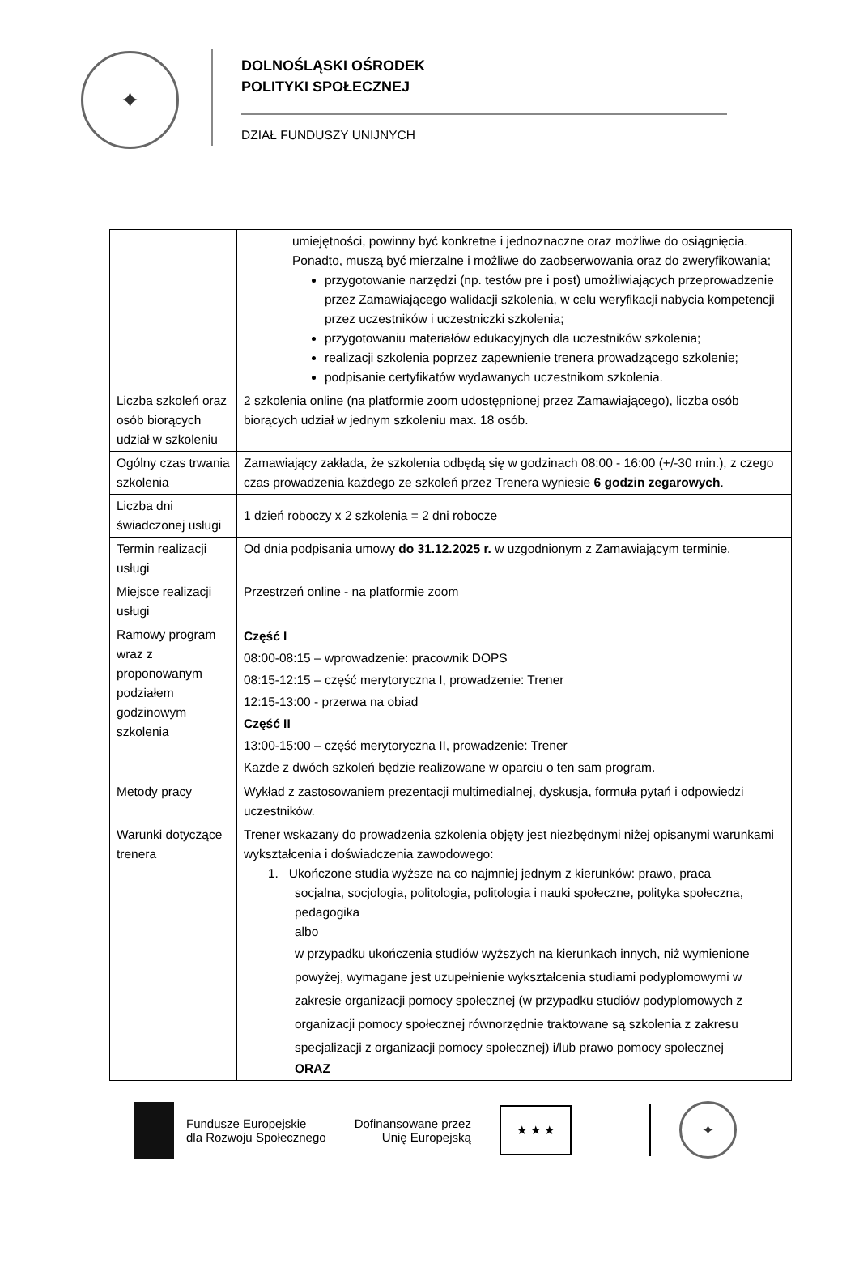✦
DOLNOŚLĄSKI OŚRODEK
POLITYKI SPOŁECZNEJ
DZIAŁ FUNDUSZY UNIJNYCH
| | umiejętności, powinny być konkretne i jednoznaczne oraz możliwe do osiągnięcia. Ponadto, muszą być mierzalne i możliwe do zaobserwowania oraz do zweryfikowania; przygotowanie narzędzi (np. testów pre i post) umożliwiających przeprowadzenie przez Zamawiającego walidacji szkolenia, w celu weryfikacji nabycia kompetencji przez uczestników i uczestniczki szkolenia; przygotowaniu materiałów edukacyjnych dla uczestników szkolenia; realizacji szkolenia poprzez zapewnienie trenera prowadzącego szkolenie; podpisanie certyfikatów wydawanych uczestnikom szkolenia. |
| Liczba szkoleń oraz osób biorących udział w szkoleniu | 2 szkolenia online (na platformie zoom udostępnionej przez Zamawiającego), liczba osób biorących udział w jednym szkoleniu max. 18 osób. |
| Ogólny czas trwania szkolenia | Zamawiający zakłada, że szkolenia odbędą się w godzinach 08:00 - 16:00 (+/-30 min.), z czego czas prowadzenia każdego ze szkoleń przez Trenera wyniesie 6 godzin zegarowych . |
| Liczba dni świadczonej usługi | 1 dzień roboczy x 2 szkolenia = 2 dni robocze |
| Termin realizacji usługi | Od dnia podpisania umowy do 31.12.2025 r. w uzgodnionym z Zamawiającym terminie. |
| Miejsce realizacji usługi | Przestrzeń online - na platformie zoom |
| Ramowy program wraz z proponowanym podziałem godzinowym szkolenia | Część I 08:00-08:15 – wprowadzenie: pracownik DOPS 08:15-12:15 – część merytoryczna I, prowadzenie: Trener 12:15-13:00 - przerwa na obiad Część II 13:00-15:00 – część merytoryczna II, prowadzenie: Trener Każde z dwóch szkoleń będzie realizowane w oparciu o ten sam program. |
| Metody pracy | Wykład z zastosowaniem prezentacji multimedialnej, dyskusja, formuła pytań i odpowiedzi uczestników. |
| Warunki dotyczące trenera | Trener wskazany do prowadzenia szkolenia objęty jest niezbędnymi niżej opisanymi warunkami wykształcenia i doświadczenia zawodowego: 1. Ukończone studia wyższe na co najmniej jednym z kierunków: prawo, praca socjalna, socjologia, politologia, politologia i nauki społeczne, polityka społeczna, pedagogika albo w przypadku ukończenia studiów wyższych na kierunkach innych, niż wymienione powyżej, wymagane jest uzupełnienie wykształcenia studiami podyplomowymi w zakresie organizacji pomocy społecznej (w przypadku studiów podyplomowych z organizacji pomocy społecznej równorzędnie traktowane są szkolenia z zakresu specjalizacji z organizacji pomocy społecznej) i/lub prawo pomocy społecznej ORAZ |
Fundusze Europejskie
dla Rozwoju Społecznego
Dofinansowane przez
Unię Europejską
★ ★ ★
✦